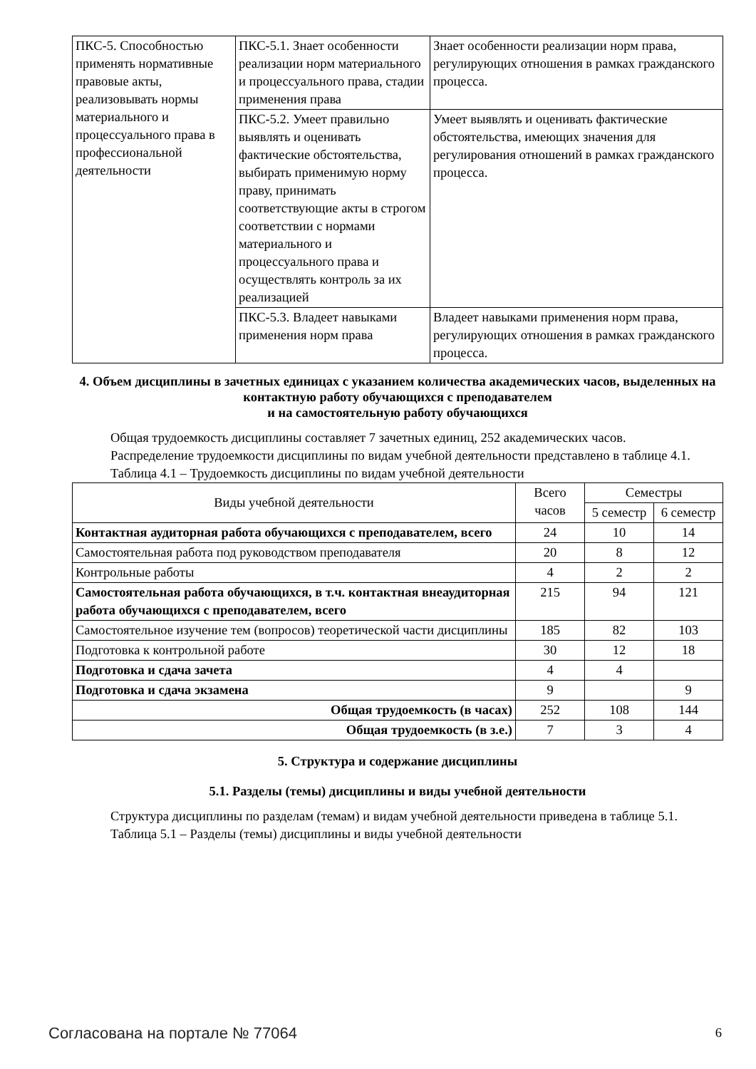| ПКС-5. Способностью применять нормативные правовые акты, реализовывать нормы материального и процессуального права в профессиональной деятельности | ПКС-5.1. Знает особенности реализации норм материального и процессуального права, стадии применения права | Знает особенности реализации норм права, регулирующих отношения в рамках гражданского процесса. |
| | ПКС-5.2. Умеет правильно выявлять и оценивать фактические обстоятельства, выбирать применимую норму праву, принимать соответствующие акты в строгом соответствии с нормами материального и процессуального права и осуществлять контроль за их реализацией | Умеет выявлять и оценивать фактические обстоятельства, имеющих значения для регулирования отношений в рамках гражданского процесса. |
| | ПКС-5.3. Владеет навыками применения норм права | Владеет навыками применения норм права, регулирующих отношения в рамках гражданского процесса. |
4. Объем дисциплины в зачетных единицах с указанием количества академических часов, выделенных на контактную работу обучающихся с преподавателем
и на самостоятельную работу обучающихся
Общая трудоемкость дисциплины составляет 7 зачетных единиц, 252 академических часов.
Распределение трудоемкости дисциплины по видам учебной деятельности представлено в таблице 4.1.
Таблица 4.1 – Трудоемкость дисциплины по видам учебной деятельности
| Виды учебной деятельности | Всего часов | Семестры | |
| --- | --- | --- | --- |
| | | 5 семестр | 6 семестр |
| Контактная аудиторная работа обучающихся с преподавателем, всего | 24 | 10 | 14 |
| Самостоятельная работа под руководством преподавателя | 20 | 8 | 12 |
| Контрольные работы | 4 | 2 | 2 |
| Самостоятельная работа обучающихся, в т.ч. контактная внеаудиторная работа обучающихся с преподавателем, всего | 215 | 94 | 121 |
| Самостоятельное изучение тем (вопросов) теоретической части дисциплины | 185 | 82 | 103 |
| Подготовка к контрольной работе | 30 | 12 | 18 |
| Подготовка и сдача зачета | 4 | 4 | |
| Подготовка и сдача экзамена | 9 | | 9 |
| Общая трудоемкость (в часах) | 252 | 108 | 144 |
| Общая трудоемкость (в з.е.) | 7 | 3 | 4 |
5. Структура и содержание дисциплины
5.1. Разделы (темы) дисциплины и виды учебной деятельности
Структура дисциплины по разделам (темам) и видам учебной деятельности приведена в таблице 5.1.
Таблица 5.1 – Разделы (темы) дисциплины и виды учебной деятельности
Согласована на портале № 77064 6